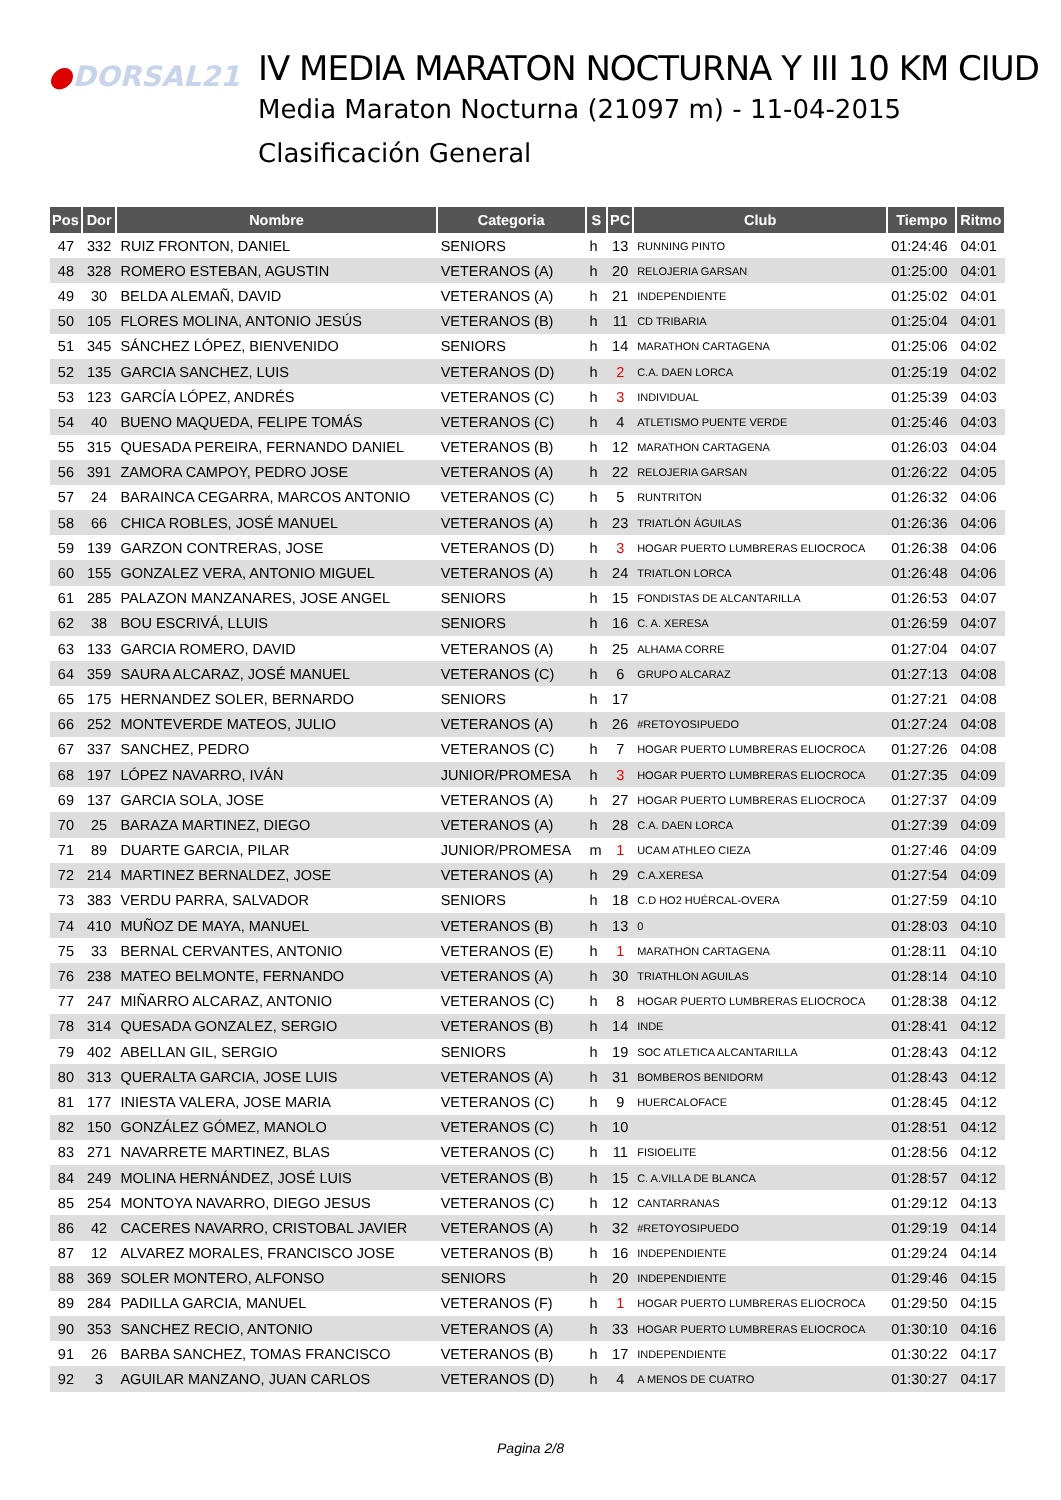●DORSAL21
IV MEDIA MARATON NOCTURNA Y III 10 KM CIUD
Media Maraton Nocturna (21097 m) - 11-04-2015
Clasificación General
| Pos | Dor | Nombre | Categoria | S | PC | Club | Tiempo | Ritmo |
| --- | --- | --- | --- | --- | --- | --- | --- | --- |
| 47 | 332 | RUIZ FRONTON, DANIEL | SENIORS | h | 13 | RUNNING PINTO | 01:24:46 | 04:01 |
| 48 | 328 | ROMERO ESTEBAN, AGUSTIN | VETERANOS (A) | h | 20 | RELOJERIA GARSAN | 01:25:00 | 04:01 |
| 49 | 30 | BELDA ALEMAÑ, DAVID | VETERANOS (A) | h | 21 | INDEPENDIENTE | 01:25:02 | 04:01 |
| 50 | 105 | FLORES MOLINA, ANTONIO JESÚS | VETERANOS (B) | h | 11 | CD TRIBARIA | 01:25:04 | 04:01 |
| 51 | 345 | SÁNCHEZ LÓPEZ, BIENVENIDO | SENIORS | h | 14 | MARATHON CARTAGENA | 01:25:06 | 04:02 |
| 52 | 135 | GARCIA SANCHEZ, LUIS | VETERANOS (D) | h | 2 | C.A. DAEN LORCA | 01:25:19 | 04:02 |
| 53 | 123 | GARCÍA LÓPEZ, ANDRÉS | VETERANOS (C) | h | 3 | INDIVIDUAL | 01:25:39 | 04:03 |
| 54 | 40 | BUENO MAQUEDA, FELIPE TOMÁS | VETERANOS (C) | h | 4 | ATLETISMO PUENTE VERDE | 01:25:46 | 04:03 |
| 55 | 315 | QUESADA PEREIRA, FERNANDO DANIEL | VETERANOS (B) | h | 12 | MARATHON CARTAGENA | 01:26:03 | 04:04 |
| 56 | 391 | ZAMORA CAMPOY, PEDRO JOSE | VETERANOS (A) | h | 22 | RELOJERIA GARSAN | 01:26:22 | 04:05 |
| 57 | 24 | BARAINCA CEGARRA, MARCOS ANTONIO | VETERANOS (C) | h | 5 | RUNTRITON | 01:26:32 | 04:06 |
| 58 | 66 | CHICA ROBLES, JOSÉ MANUEL | VETERANOS (A) | h | 23 | TRIATLÓN ÁGUILAS | 01:26:36 | 04:06 |
| 59 | 139 | GARZON CONTRERAS, JOSE | VETERANOS (D) | h | 3 | HOGAR PUERTO LUMBRERAS ELIOCROCA | 01:26:38 | 04:06 |
| 60 | 155 | GONZALEZ VERA, ANTONIO MIGUEL | VETERANOS (A) | h | 24 | TRIATLON LORCA | 01:26:48 | 04:06 |
| 61 | 285 | PALAZON MANZANARES, JOSE ANGEL | SENIORS | h | 15 | FONDISTAS DE ALCANTARILLA | 01:26:53 | 04:07 |
| 62 | 38 | BOU ESCRIVÁ, LLUIS | SENIORS | h | 16 | C. A. XERESA | 01:26:59 | 04:07 |
| 63 | 133 | GARCIA ROMERO, DAVID | VETERANOS (A) | h | 25 | ALHAMA CORRE | 01:27:04 | 04:07 |
| 64 | 359 | SAURA ALCARAZ, JOSÉ MANUEL | VETERANOS (C) | h | 6 | GRUPO ALCARAZ | 01:27:13 | 04:08 |
| 65 | 175 | HERNANDEZ SOLER, BERNARDO | SENIORS | h | 17 | | 01:27:21 | 04:08 |
| 66 | 252 | MONTEVERDE MATEOS, JULIO | VETERANOS (A) | h | 26 | #RETOYOSIPUEDO | 01:27:24 | 04:08 |
| 67 | 337 | SANCHEZ, PEDRO | VETERANOS (C) | h | 7 | HOGAR PUERTO LUMBRERAS ELIOCROCA | 01:27:26 | 04:08 |
| 68 | 197 | LÓPEZ NAVARRO, IVÁN | JUNIOR/PROMESA | h | 3 | HOGAR PUERTO LUMBRERAS ELIOCROCA | 01:27:35 | 04:09 |
| 69 | 137 | GARCIA SOLA, JOSE | VETERANOS (A) | h | 27 | HOGAR PUERTO LUMBRERAS ELIOCROCA | 01:27:37 | 04:09 |
| 70 | 25 | BARAZA MARTINEZ, DIEGO | VETERANOS (A) | h | 28 | C.A. DAEN LORCA | 01:27:39 | 04:09 |
| 71 | 89 | DUARTE GARCIA, PILAR | JUNIOR/PROMESA | m | 1 | UCAM ATHLEO CIEZA | 01:27:46 | 04:09 |
| 72 | 214 | MARTINEZ BERNALDEZ, JOSE | VETERANOS (A) | h | 29 | C.A.XERESA | 01:27:54 | 04:09 |
| 73 | 383 | VERDU PARRA, SALVADOR | SENIORS | h | 18 | C.D HO2 HUÉRCAL-OVERA | 01:27:59 | 04:10 |
| 74 | 410 | MUÑOZ DE MAYA, MANUEL | VETERANOS (B) | h | 13 | 0 | 01:28:03 | 04:10 |
| 75 | 33 | BERNAL CERVANTES, ANTONIO | VETERANOS (E) | h | 1 | MARATHON CARTAGENA | 01:28:11 | 04:10 |
| 76 | 238 | MATEO BELMONTE, FERNANDO | VETERANOS (A) | h | 30 | TRIATHLON AGUILAS | 01:28:14 | 04:10 |
| 77 | 247 | MIÑARRO ALCARAZ, ANTONIO | VETERANOS (C) | h | 8 | HOGAR PUERTO LUMBRERAS ELIOCROCA | 01:28:38 | 04:12 |
| 78 | 314 | QUESADA GONZALEZ, SERGIO | VETERANOS (B) | h | 14 | INDE | 01:28:41 | 04:12 |
| 79 | 402 | ABELLAN GIL, SERGIO | SENIORS | h | 19 | SOC ATLETICA ALCANTARILLA | 01:28:43 | 04:12 |
| 80 | 313 | QUERALTA GARCIA, JOSE LUIS | VETERANOS (A) | h | 31 | BOMBEROS BENIDORM | 01:28:43 | 04:12 |
| 81 | 177 | INIESTA VALERA, JOSE MARIA | VETERANOS (C) | h | 9 | HUERCALOFACE | 01:28:45 | 04:12 |
| 82 | 150 | GONZÁLEZ GÓMEZ, MANOLO | VETERANOS (C) | h | 10 | | 01:28:51 | 04:12 |
| 83 | 271 | NAVARRETE MARTINEZ, BLAS | VETERANOS (C) | h | 11 | FISIOELITE | 01:28:56 | 04:12 |
| 84 | 249 | MOLINA HERNÁNDEZ, JOSÉ LUIS | VETERANOS (B) | h | 15 | C. A.VILLA DE BLANCA | 01:28:57 | 04:12 |
| 85 | 254 | MONTOYA NAVARRO, DIEGO JESUS | VETERANOS (C) | h | 12 | CANTARRANAS | 01:29:12 | 04:13 |
| 86 | 42 | CACERES NAVARRO, CRISTOBAL JAVIER | VETERANOS (A) | h | 32 | #RETOYOSIPUEDO | 01:29:19 | 04:14 |
| 87 | 12 | ALVAREZ MORALES, FRANCISCO JOSE | VETERANOS (B) | h | 16 | INDEPENDIENTE | 01:29:24 | 04:14 |
| 88 | 369 | SOLER MONTERO, ALFONSO | SENIORS | h | 20 | INDEPENDIENTE | 01:29:46 | 04:15 |
| 89 | 284 | PADILLA GARCIA, MANUEL | VETERANOS (F) | h | 1 | HOGAR PUERTO LUMBRERAS ELIOCROCA | 01:29:50 | 04:15 |
| 90 | 353 | SANCHEZ RECIO, ANTONIO | VETERANOS (A) | h | 33 | HOGAR PUERTO LUMBRERAS ELIOCROCA | 01:30:10 | 04:16 |
| 91 | 26 | BARBA SANCHEZ, TOMAS FRANCISCO | VETERANOS (B) | h | 17 | INDEPENDIENTE | 01:30:22 | 04:17 |
| 92 | 3 | AGUILAR MANZANO, JUAN CARLOS | VETERANOS (D) | h | 4 | A MENOS DE CUATRO | 01:30:27 | 04:17 |
Pagina 2/8